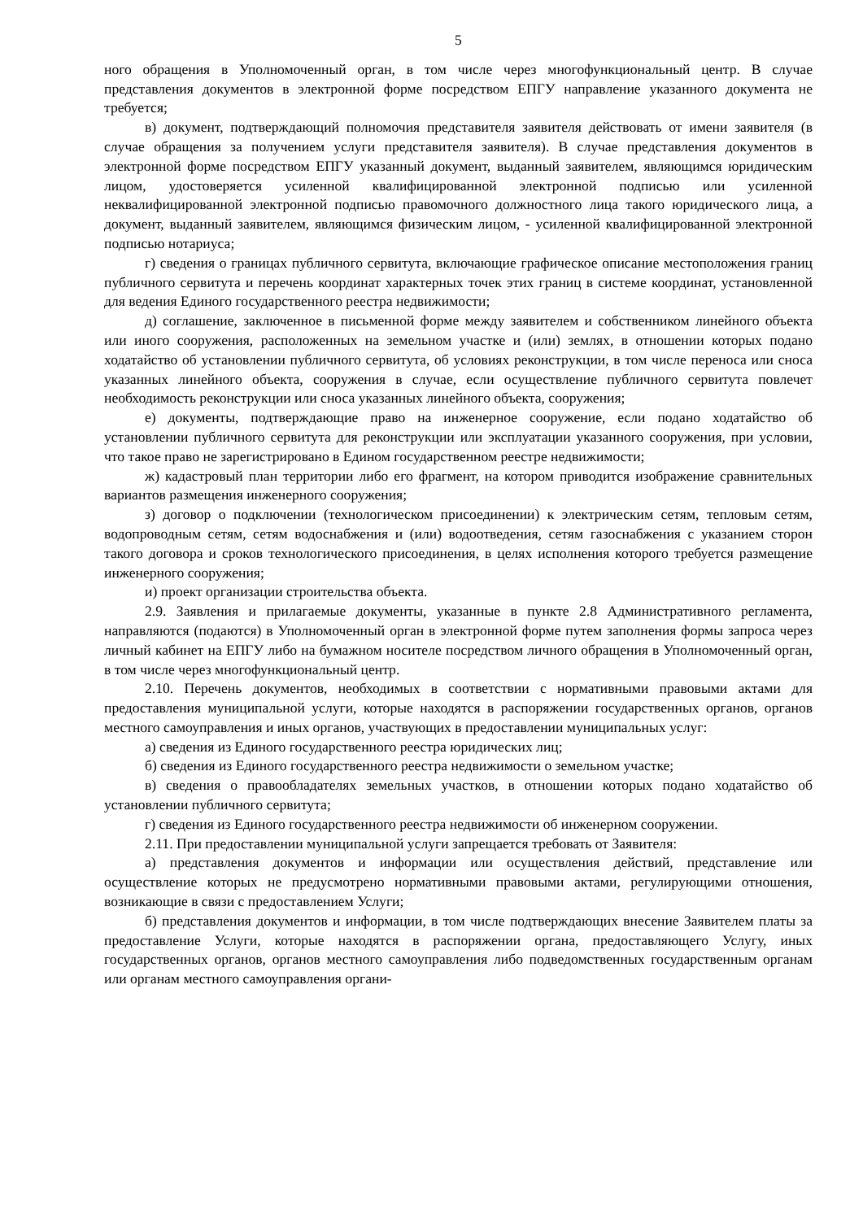5
ного обращения в Уполномоченный орган, в том числе через многофункциональный центр. В случае представления документов в электронной форме посредством ЕПГУ направление указанного документа не требуется;
в) документ, подтверждающий полномочия представителя заявителя действовать от имени заявителя (в случае обращения за получением услуги представителя заявителя). В случае представления документов в электронной форме посредством ЕПГУ указанный документ, выданный заявителем, являющимся юридическим лицом, удостоверяется усиленной квалифицированной электронной подписью или усиленной неквалифицированной электронной подписью правомочного должностного лица такого юридического лица, а документ, выданный заявителем, являющимся физическим лицом, - усиленной квалифицированной электронной подписью нотариуса;
г) сведения о границах публичного сервитута, включающие графическое описание местоположения границ публичного сервитута и перечень координат характерных точек этих границ в системе координат, установленной для ведения Единого государственного реестра недвижимости;
д) соглашение, заключенное в письменной форме между заявителем и собственником линейного объекта или иного сооружения, расположенных на земельном участке и (или) землях, в отношении которых подано ходатайство об установлении публичного сервитута, об условиях реконструкции, в том числе переноса или сноса указанных линейного объекта, сооружения в случае, если осуществление публичного сервитута повлечет необходимость реконструкции или сноса указанных линейного объекта, сооружения;
е) документы, подтверждающие право на инженерное сооружение, если подано ходатайство об установлении публичного сервитута для реконструкции или эксплуатации указанного сооружения, при условии, что такое право не зарегистрировано в Едином государственном реестре недвижимости;
ж) кадастровый план территории либо его фрагмент, на котором приводится изображение сравнительных вариантов размещения инженерного сооружения;
з) договор о подключении (технологическом присоединении) к электрическим сетям, тепловым сетям, водопроводным сетям, сетям водоснабжения и (или) водоотведения, сетям газоснабжения с указанием сторон такого договора и сроков технологического присоединения, в целях исполнения которого требуется размещение инженерного сооружения;
и) проект организации строительства объекта.
2.9. Заявления и прилагаемые документы, указанные в пункте 2.8 Административного регламента, направляются (подаются) в Уполномоченный орган в электронной форме путем заполнения формы запроса через личный кабинет на ЕПГУ либо на бумажном носителе посредством личного обращения в Уполномоченный орган, в том числе через многофункциональный центр.
2.10. Перечень документов, необходимых в соответствии с нормативными правовыми актами для предоставления муниципальной услуги, которые находятся в распоряжении государственных органов, органов местного самоуправления и иных органов, участвующих в предоставлении муниципальных услуг:
а) сведения из Единого государственного реестра юридических лиц;
б) сведения из Единого государственного реестра недвижимости о земельном участке;
в) сведения о правообладателях земельных участков, в отношении которых подано ходатайство об установлении публичного сервитута;
г) сведения из Единого государственного реестра недвижимости об инженерном сооружении.
2.11. При предоставлении муниципальной услуги запрещается требовать от Заявителя:
а) представления документов и информации или осуществления действий, представление или осуществление которых не предусмотрено нормативными правовыми актами, регулирующими отношения, возникающие в связи с предоставлением Услуги;
б) представления документов и информации, в том числе подтверждающих внесение Заявителем платы за предоставление Услуги, которые находятся в распоряжении органа, предоставляющего Услугу, иных государственных органов, органов местного самоуправления либо подведомственных государственным органам или органам местного самоуправления органи-